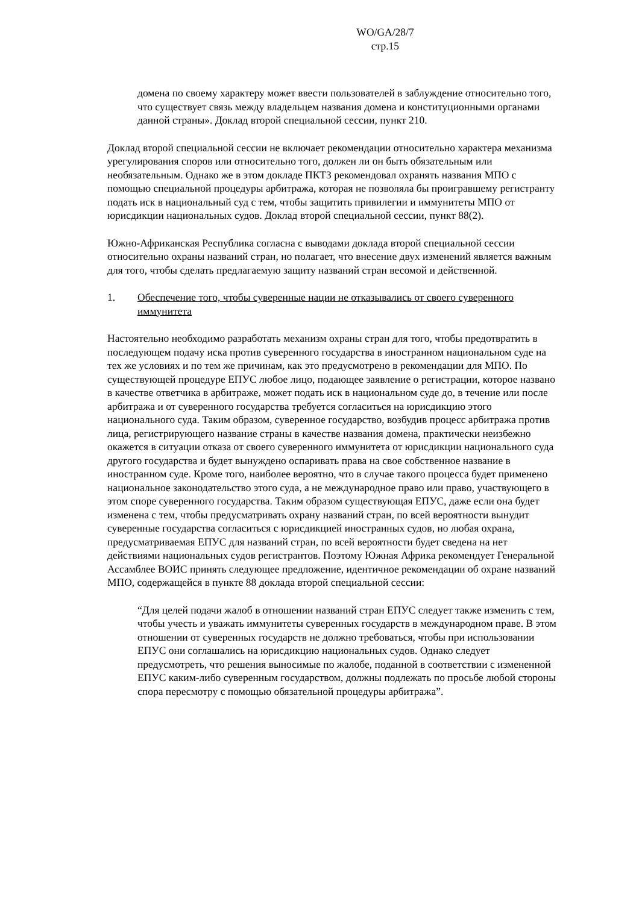WO/GA/28/7
стр.15
домена по своему характеру может ввести пользователей в заблуждение относительно того, что существует связь между владельцем названия домена и конституционными органами данной страны». Доклад второй специальной сессии, пункт 210.
Доклад второй специальной сессии не включает рекомендации относительно характера механизма урегулирования споров или относительно того, должен ли он быть обязательным или необязательным. Однако же в этом докладе ПКТЗ рекомендовал охранять названия МПО с помощью специальной процедуры арбитража, которая не позволяла бы проигравшему регистранту подать иск в национальный суд с тем, чтобы защитить привилегии и иммунитеты МПО от юрисдикции национальных судов. Доклад второй специальной сессии, пункт 88(2).
Южно-Африканская Республика согласна с выводами доклада второй специальной сессии относительно охраны названий стран, но полагает, что внесение двух изменений является важным для того, чтобы сделать предлагаемую защиту названий стран весомой и действенной.
1. Обеспечение того, чтобы суверенные нации не отказывались от своего суверенного иммунитета
Настоятельно необходимо разработать механизм охраны стран для того, чтобы предотвратить в последующем подачу иска против суверенного государства в иностранном национальном суде на тех же условиях и по тем же причинам, как это предусмотрено в рекомендации для МПО. По существующей процедуре ЕПУС любое лицо, подающее заявление о регистрации, которое названо в качестве ответчика в арбитраже, может подать иск в национальном суде до, в течение или после арбитража и от суверенного государства требуется согласиться на юрисдикцию этого национального суда. Таким образом, суверенное государство, возбудив процесс арбитража против лица, регистрирующего название страны в качестве названия домена, практически неизбежно окажется в ситуации отказа от своего суверенного иммунитета от юрисдикции национального суда другого государства и будет вынуждено оспаривать права на свое собственное название в иностранном суде. Кроме того, наиболее вероятно, что в случае такого процесса будет применено национальное законодательство этого суда, а не международное право или право, участвующего в этом споре суверенного государства. Таким образом существующая ЕПУС, даже если она будет изменена с тем, чтобы предусматривать охрану названий стран, по всей вероятности вынудит суверенные государства согласиться с юрисдикцией иностранных судов, но любая охрана, предусматриваемая ЕПУС для названий стран, по всей вероятности будет сведена на нет действиями национальных судов регистрантов. Поэтому Южная Африка рекомендует Генеральной Ассамблее ВОИС принять следующее предложение, идентичное рекомендации об охране названий МПО, содержащейся в пункте 88 доклада второй специальной сессии:
“Для целей подачи жалоб в отношении названий стран ЕПУС следует также изменить с тем, чтобы учесть и уважать иммунитеты суверенных государств в международном праве. В этом отношении от суверенных государств не должно требоваться, чтобы при использовании ЕПУС они соглашались на юрисдикцию национальных судов. Однако следует предусмотреть, что решения выносимые по жалобе, поданной в соответствии с измененной ЕПУС каким-либо суверенным государством, должны подлежать по просьбе любой стороны спора пересмотру с помощью обязательной процедуры арбитража”.